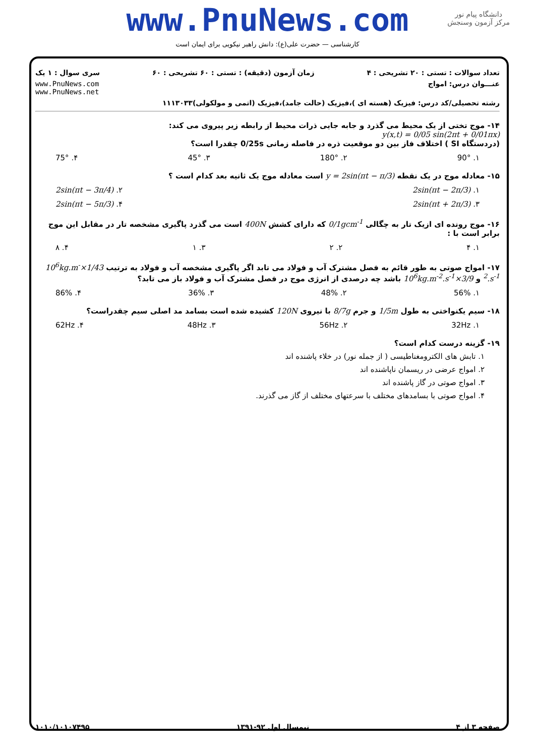www.PnuNews.com
کارشناسی — حضرت علی(ع): دانش راهبر نیکویی برای ایمان است
دانشگاه پیام نور
مرکز آزمون وسنجش
تعداد سوالات : تستی : ۲۰ تشریحی : ۴ زمان آزمون (دقیقه) : تستی : ۶۰ تشریحی : ۶۰ سری سوال : ۱ یک
عنـــوان درس: امواج www.PnuNews.com
www.PnuNews.net
رشته تحصیلی/کد درس: فیزیک (هسته ای )،فیزیک (حالت جامد)،فیزیک (اتمی و مولکولی)۱۱۱۳۰۳۳
۱۴- موج تختی از یک محیط می گذرد و جابه جایی ذرات محیط از رابطه زیر پیروی می کند:
y(x,t) = 0/05 sin(2πt + 0/01πx)
(دردستگاه SI ) اختلاف فاز بین دو موقعیت ذره در فاصله زمانی 0/25s چقدرا است؟
۱. 90° ۲. 180° ۳. 45° ۴. 75°
۱۵- معادله موج در یک نقطه y = 2sin(πt − π/3) است معادله موج یک ثانیه بعد کدام است ؟
۱. 2sin(πt − 2π/3) ۲. 2sin(πt − 3π/4)
۳. 2sin(πt + 2π/3) ۴. 2sin(πt − 5π/3)
۱۶- موج رونده ای ازیک تار به چگالی 0/1gcm<sup>-1</sup> که دارای کشش 400N است می گذرد پاگیری مشخصه تار در مقابل این موج برابر است با :
۱. ۴ ۲. ۲ ۳. ۱ ۴. ۸
۱۷- امواج صوتی به طور قائم به فصل مشترک آب و فولاد می تابد اگر پاگیری مشخصه آب و فولاد به ترتیب 1/43×10<sup>6</sup>kg.m<sup>-2</sup>.s<sup>-1</sup> و 3/9×10<sup>6</sup>kg.m<sup>-2</sup>.s<sup>-1</sup> باشد چه درصدی از انرژی موج در فصل مشترک آب و فولاد باز می تابد؟
۱. 56% ۲. 48% ۳. 36% ۴. 86%
۱۸- سیم یکنواختی به طول 1/5m و جرم 8/7g با نیروی 120N کشیده شده است بسامد مد اصلی سیم چقدراست؟
۱. 32Hz ۲. 56Hz ۳. 48Hz ۴. 62Hz
۱۹- گزینه درست کدام است؟
۱. تابش های الکترومغناطیسی ( از جمله نور) در خلاء پاشنده اند
۲. امواج عرضی در ریسمان ناپاشنده اند
۳. امواج صوتی در گاز پاشنده اند
۴. امواج صوتی با بسامدهای مختلف با سرعتهای مختلف از گاز می گذرند.
صفحه ۳ از ۴ نیمسال اول ۹۲-۱۳۹۱ ۱۰۱۰/۱۰۱۰۷۴۹۵